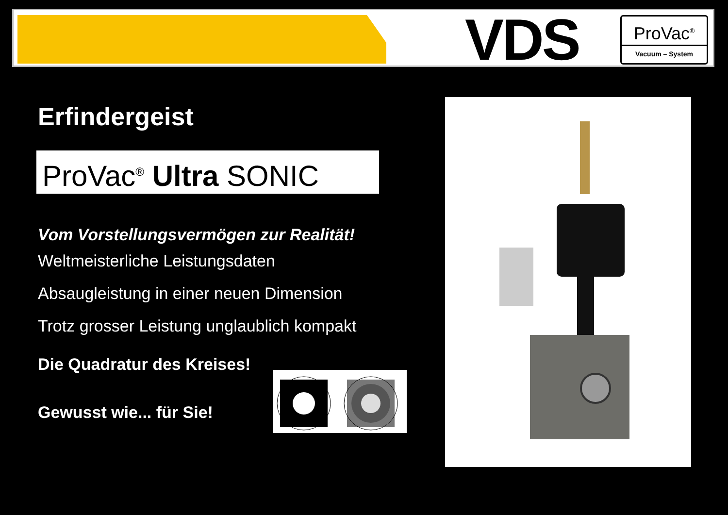VDS
ProVac<sup>®</sup>
Vacuum – System
Erfindergeist
ProVac<sup>®</sup> Ultra SONIC
Vom Vorstellungsvermögen zur Realität!
Weltmeisterliche Leistungsdaten
Absaugleistung in einer neuen Dimension
Trotz grosser Leistung unglaublich kompakt
Die Quadratur des Kreises!
Gewusst wie... für Sie!